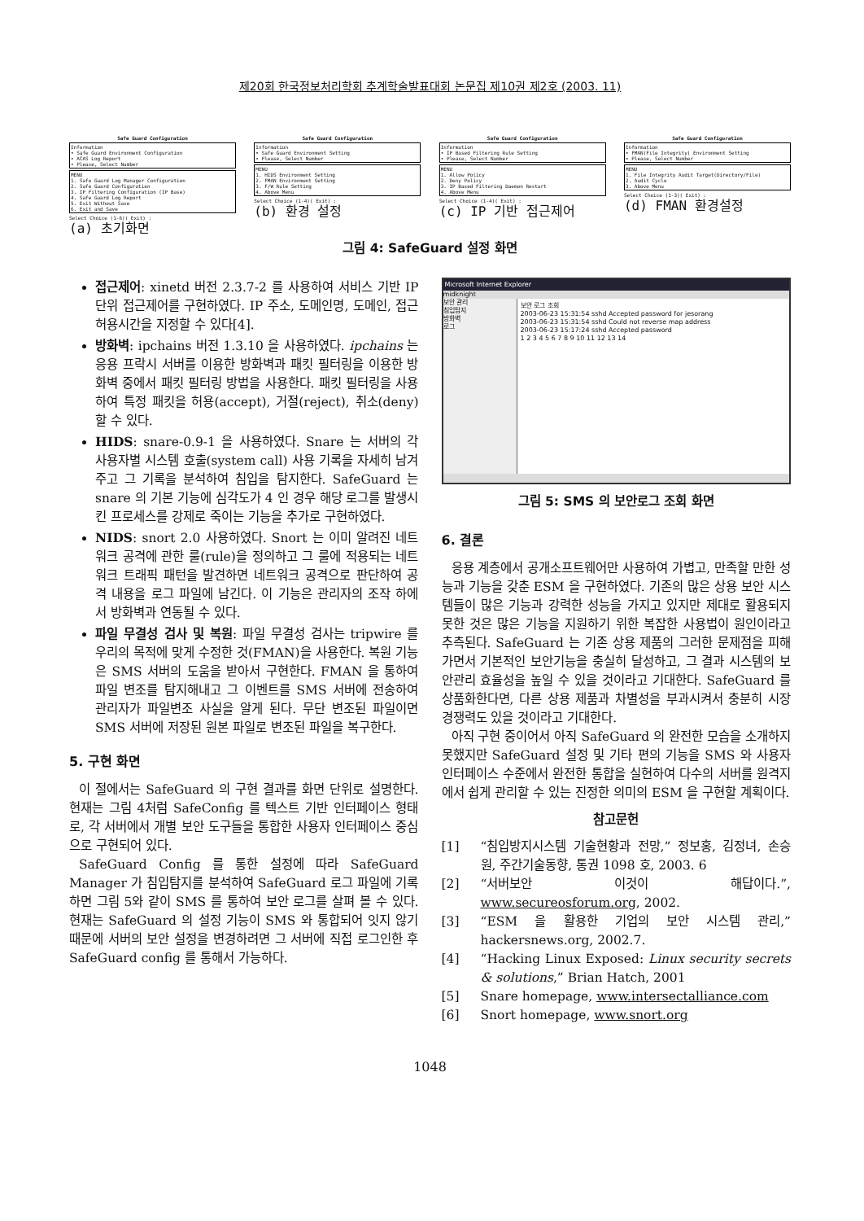제20회 한국정보처리학회 추계학술발표대회 논문집 제10권 제2호 (2003. 11)
Safe Guard Configuration
Information
• Safe Guard Environment Configuration
• ACAS Log Report
• Please, Select Number
MENU
1. Safe Guard Log Manager Configuration
2. Safe Guard Configuration
3. IP Filtering Configuration (IP Base)
4. Safe Guard Log Report
5. Exit Without Save
6. Exit and Save
Select Choice (1-6)( Exit) :
(a) 초기화면
Safe Guard Configuration
Information
• Safe Guard Environment Setting
• Please, Select Number
MENU
1. HIDS Environment Setting
2. FMAN Environment Setting
3. F/W Rule Setting
4. Above Menu
Select Choice (1-4)( Exit) :
(b) 환경 설정
Safe Guard Configuration
Information
• IP Based Filtering Rule Setting
• Please, Select Number
MENU
1. Allow Policy
2. Deny Policy
3. IP Based Filtering Daemon Restart
4. Above Menu
Select Choice (1-4)( Exit) :
(c) IP 기반 접근제어
Safe Guard Configuration
Information
• FMAN(File Integrity) Environment Setting
• Please, Select Number
MENU
1. File Integrity Audit Target(Directory/File)
2. Audit Cycle
3. Above Menu
Select Choice (1-3)( Exit) :
(d) FMAN 환경설정
그림 4: SafeGuard 설정 화면
접근제어: xinetd 버전 2.3.7-2 를 사용하여 서비스 기반 IP 단위 접근제어를 구현하였다. IP 주소, 도메인명, 도메인, 접근허용시간을 지정할 수 있다[4].
방화벽: ipchains 버전 1.3.10 을 사용하였다. ipchains 는 응용 프락시 서버를 이용한 방화벽과 패킷 필터링을 이용한 방화벽 중에서 패킷 필터링 방법을 사용한다. 패킷 필터링을 사용하여 특정 패킷을 허용(accept), 거절(reject), 취소(deny)할 수 있다.
HIDS: snare-0.9-1 을 사용하였다. Snare 는 서버의 각 사용자별 시스템 호출(system call) 사용 기록을 자세히 남겨주고 그 기록을 분석하여 침입을 탐지한다. SafeGuard 는 snare 의 기본 기능에 심각도가 4 인 경우 해당 로그를 발생시킨 프로세스를 강제로 죽이는 기능을 추가로 구현하였다.
NIDS: snort 2.0 사용하였다. Snort 는 이미 알려진 네트워크 공격에 관한 룰(rule)을 정의하고 그 룰에 적용되는 네트워크 트래픽 패턴을 발견하면 네트워크 공격으로 판단하여 공격 내용을 로그 파일에 남긴다. 이 기능은 관리자의 조작 하에서 방화벽과 연동될 수 있다.
파일 무결성 검사 및 복원: 파일 무결성 검사는 tripwire 를 우리의 목적에 맞게 수정한 것(FMAN)을 사용한다. 복원 기능은 SMS 서버의 도움을 받아서 구현한다. FMAN 을 통하여 파일 변조를 탐지해내고 그 이벤트를 SMS 서버에 전송하여 관리자가 파일변조 사실을 알게 된다. 무단 변조된 파일이면 SMS 서버에 저장된 원본 파일로 변조된 파일을 복구한다.
5. 구현 화면
이 절에서는 SafeGuard 의 구현 결과를 화면 단위로 설명한다. 현재는 그림 4처럼 SafeConfig 를 텍스트 기반 인터페이스 형태로, 각 서버에서 개별 보안 도구들을 통합한 사용자 인터페이스 중심으로 구현되어 있다.
SafeGuard Config 를 통한 설정에 따라 SafeGuard Manager 가 침입탐지를 분석하여 SafeGuard 로그 파일에 기록하면 그림 5와 같이 SMS 를 통하여 보안 로그를 살펴 볼 수 있다. 현재는 SafeGuard 의 설정 기능이 SMS 와 통합되어 잇지 않기 때문에 서버의 보안 설정을 변경하려면 그 서버에 직접 로그인한 후 SafeGuard config 를 통해서 가능하다.
Microsoft Internet Explorer
midknight
보안 관리
침입탐지
방화벽
로그
보안 로그 조회
2003-06-23 15:31:54 sshd Accepted password for jesorang
2003-06-23 15:31:54 sshd Could not reverse map address
2003-06-23 15:17:24 sshd Accepted password
1 2 3 4 5 6 7 8 9 10 11 12 13 14
그림 5: SMS 의 보안로그 조회 화면
6. 결론
응용 계층에서 공개소프트웨어만 사용하여 가볍고, 만족할 만한 성능과 기능을 갖춘 ESM 을 구현하였다. 기존의 많은 상용 보안 시스템들이 많은 기능과 강력한 성능을 가지고 있지만 제대로 활용되지 못한 것은 많은 기능을 지원하기 위한 복잡한 사용법이 원인이라고 추측된다. SafeGuard 는 기존 상용 제품의 그러한 문제점을 피해가면서 기본적인 보안기능을 충실히 달성하고, 그 결과 시스템의 보안관리 효율성을 높일 수 있을 것이라고 기대한다. SafeGuard 를 상품화한다면, 다른 상용 제품과 차별성을 부과시켜서 충분히 시장 경쟁력도 있을 것이라고 기대한다.
아직 구현 중이어서 아직 SafeGuard 의 완전한 모습을 소개하지 못했지만 SafeGuard 설정 및 기타 편의 기능을 SMS 와 사용자 인터페이스 수준에서 완전한 통합을 실현하여 다수의 서버를 원격지에서 쉽게 관리할 수 있는 진정한 의미의 ESM 을 구현할 계획이다.
참고문헌
[1] “침입방지시스템 기술현황과 전망,” 정보홍, 김정녀, 손승원, 주간기술동향, 통권 1098 호, 2003. 6
[2] “서버보안 이것이 해답이다.”, www.secureosforum.org, 2002.
[3] “ESM 을 활용한 기업의 보안 시스템 관리,” hackersnews.org, 2002.7.
[4] “Hacking Linux Exposed: Linux security secrets & solutions,” Brian Hatch, 2001
[5] Snare homepage, www.intersectalliance.com
[6] Snort homepage, www.snort.org
1048